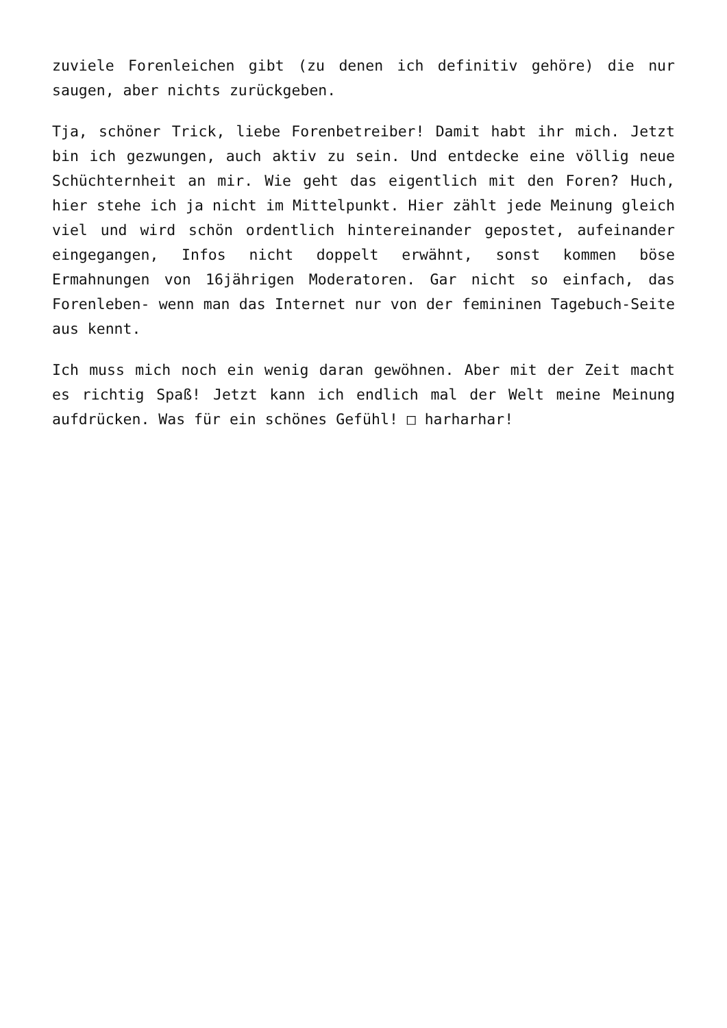zuviele Forenleichen gibt (zu denen ich definitiv gehöre) die nur saugen, aber nichts zurückgeben.
Tja, schöner Trick, liebe Forenbetreiber! Damit habt ihr mich. Jetzt bin ich gezwungen, auch aktiv zu sein. Und entdecke eine völlig neue Schüchternheit an mir. Wie geht das eigentlich mit den Foren? Huch, hier stehe ich ja nicht im Mittelpunkt. Hier zählt jede Meinung gleich viel und wird schön ordentlich hintereinander gepostet, aufeinander eingegangen, Infos nicht doppelt erwähnt, sonst kommen böse Ermahnungen von 16jährigen Moderatoren. Gar nicht so einfach, das Forenleben- wenn man das Internet nur von der femininen Tagebuch-Seite aus kennt.
Ich muss mich noch ein wenig daran gewöhnen. Aber mit der Zeit macht es richtig Spaß! Jetzt kann ich endlich mal der Welt meine Meinung aufdrücken. Was für ein schönes Gefühl! □ harharhar!